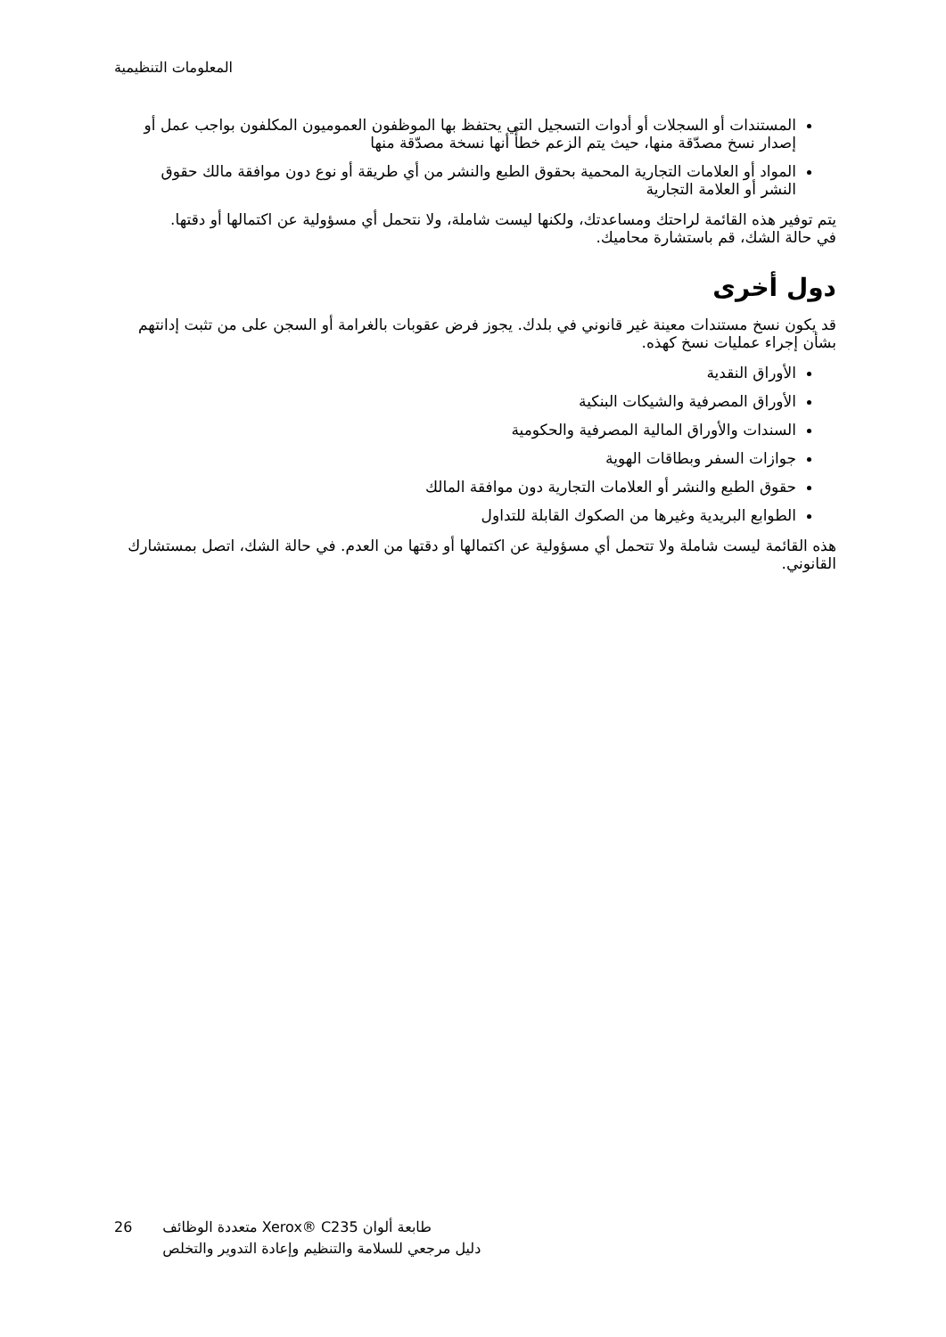المعلومات التنظيمية
المستندات أو السجلات أو أدوات التسجيل التي يحتفظ بها الموظفون العموميون المكلفون بواجب عمل أو إصدار نسخ مصدّقة منها، حيث يتم الزعم خطأً أنها نسخة مصدّقة منها
المواد أو العلامات التجارية المحمية بحقوق الطبع والنشر من أي طريقة أو نوع دون موافقة مالك حقوق النشر أو العلامة التجارية
يتم توفير هذه القائمة لراحتك ومساعدتك، ولكنها ليست شاملة، ولا نتحمل أي مسؤولية عن اكتمالها أو دقتها. في حالة الشك، قم باستشارة محاميك.
دول أخرى
قد يكون نسخ مستندات معينة غير قانوني في بلدك. يجوز فرض عقوبات بالغرامة أو السجن على من تثبت إدانتهم بشأن إجراء عمليات نسخ كهذه.
الأوراق النقدية
الأوراق المصرفية والشيكات البنكية
السندات والأوراق المالية المصرفية والحكومية
جوازات السفر وبطاقات الهوية
حقوق الطبع والنشر أو العلامات التجارية دون موافقة المالك
الطوابع البريدية وغيرها من الصكوك القابلة للتداول
هذه القائمة ليست شاملة ولا تتحمل أي مسؤولية عن اكتمالها أو دقتها من العدم. في حالة الشك، اتصل بمستشارك القانوني.
26 طابعة ألوان Xerox® C235 متعددة الوظائف
دليل مرجعي للسلامة والتنظيم وإعادة التدوير والتخلص